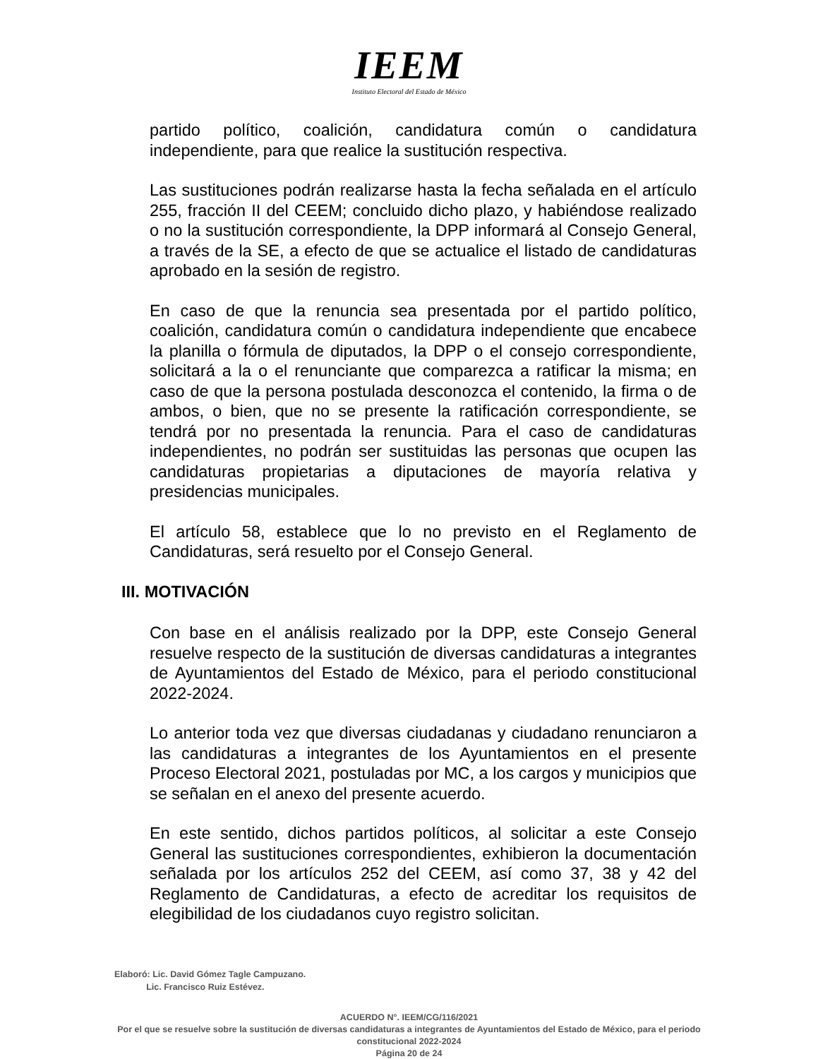IEEM
Instituto Electoral del Estado de México
partido político, coalición, candidatura común o candidatura independiente, para que realice la sustitución respectiva.
Las sustituciones podrán realizarse hasta la fecha señalada en el artículo 255, fracción II del CEEM; concluido dicho plazo, y habiéndose realizado o no la sustitución correspondiente, la DPP informará al Consejo General, a través de la SE, a efecto de que se actualice el listado de candidaturas aprobado en la sesión de registro.
En caso de que la renuncia sea presentada por el partido político, coalición, candidatura común o candidatura independiente que encabece la planilla o fórmula de diputados, la DPP o el consejo correspondiente, solicitará a la o el renunciante que comparezca a ratificar la misma; en caso de que la persona postulada desconozca el contenido, la firma o de ambos, o bien, que no se presente la ratificación correspondiente, se tendrá por no presentada la renuncia. Para el caso de candidaturas independientes, no podrán ser sustituidas las personas que ocupen las candidaturas propietarias a diputaciones de mayoría relativa y presidencias municipales.
El artículo 58, establece que lo no previsto en el Reglamento de Candidaturas, será resuelto por el Consejo General.
III. MOTIVACIÓN
Con base en el análisis realizado por la DPP, este Consejo General resuelve respecto de la sustitución de diversas candidaturas a integrantes de Ayuntamientos del Estado de México, para el periodo constitucional 2022-2024.
Lo anterior toda vez que diversas ciudadanas y ciudadano renunciaron a las candidaturas a integrantes de los Ayuntamientos en el presente Proceso Electoral 2021, postuladas por MC, a los cargos y municipios que se señalan en el anexo del presente acuerdo.
En este sentido, dichos partidos políticos, al solicitar a este Consejo General las sustituciones correspondientes, exhibieron la documentación señalada por los artículos 252 del CEEM, así como 37, 38 y 42 del Reglamento de Candidaturas, a efecto de acreditar los requisitos de elegibilidad de los ciudadanos cuyo registro solicitan.
Elaboró: Lic. David Gómez Tagle Campuzano.
Lic. Francisco Ruiz Estévez.
ACUERDO N°. IEEM/CG/116/2021
Por el que se resuelve sobre la sustitución de diversas candidaturas a integrantes de Ayuntamientos del Estado de México, para el periodo constitucional 2022-2024
Página 20 de 24